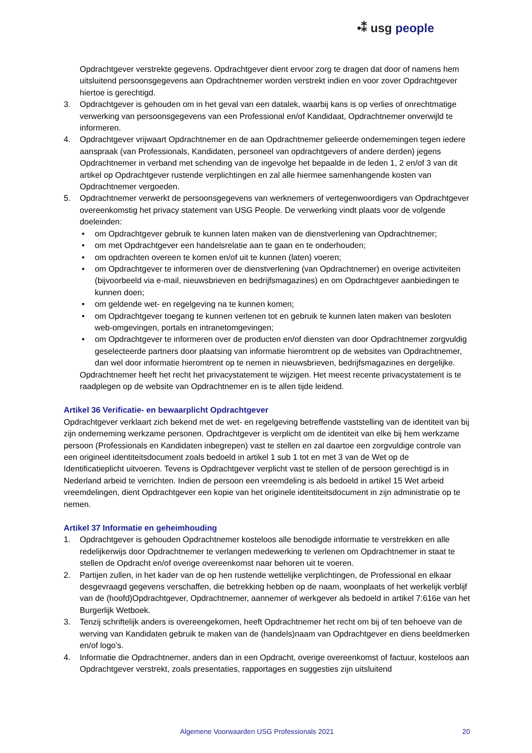•⁑ usg people
Opdrachtgever verstrekte gegevens. Opdrachtgever dient ervoor zorg te dragen dat door of namens hem uitsluitend persoonsgegevens aan Opdrachtnemer worden verstrekt indien en voor zover Opdrachtgever hiertoe is gerechtigd.
3. Opdrachtgever is gehouden om in het geval van een datalek, waarbij kans is op verlies of onrechtmatige verwerking van persoonsgegevens van een Professional en/of Kandidaat, Opdrachtnemer onverwijld te informeren.
4. Opdrachtgever vrijwaart Opdrachtnemer en de aan Opdrachtnemer gelieerde ondernemingen tegen iedere aanspraak (van Professionals, Kandidaten, personeel van opdrachtgevers of andere derden) jegens Opdrachtnemer in verband met schending van de ingevolge het bepaalde in de leden 1, 2 en/of 3 van dit artikel op Opdrachtgever rustende verplichtingen en zal alle hiermee samenhangende kosten van Opdrachtnemer vergoeden.
5. Opdrachtnemer verwerkt de persoonsgegevens van werknemers of vertegenwoordigers van Opdrachtgever overeenkomstig het privacy statement van USG People. De verwerking vindt plaats voor de volgende doeleinden:
• om Opdrachtgever gebruik te kunnen laten maken van de dienstverlening van Opdrachtnemer;
• om met Opdrachtgever een handelsrelatie aan te gaan en te onderhouden;
• om opdrachten overeen te komen en/of uit te kunnen (laten) voeren;
• om Opdrachtgever te informeren over de dienstverlening (van Opdrachtnemer) en overige activiteiten (bijvoorbeeld via e-mail, nieuwsbrieven en bedrijfsmagazines) en om Opdrachtgever aanbiedingen te kunnen doen;
• om geldende wet- en regelgeving na te kunnen komen;
• om Opdrachtgever toegang te kunnen verlenen tot en gebruik te kunnen laten maken van besloten web-omgevingen, portals en intranetomgevingen;
• om Opdrachtgever te informeren over de producten en/of diensten van door Opdrachtnemer zorgvuldig geselecteerde partners door plaatsing van informatie hieromtrent op de websites van Opdrachtnemer, dan wel door informatie hieromtrent op te nemen in nieuwsbrieven, bedrijfsmagazines en dergelijke.
Opdrachtnemer heeft het recht het privacystatement te wijzigen. Het meest recente privacystatement is te raadplegen op de website van Opdrachtnemer en is te allen tijde leidend.
Artikel 36 Verificatie- en bewaarplicht Opdrachtgever
Opdrachtgever verklaart zich bekend met de wet- en regelgeving betreffende vaststelling van de identiteit van bij zijn onderneming werkzame personen. Opdrachtgever is verplicht om de identiteit van elke bij hem werkzame persoon (Professionals en Kandidaten inbegrepen) vast te stellen en zal daartoe een zorgvuldige controle van een origineel identiteitsdocument zoals bedoeld in artikel 1 sub 1 tot en met 3 van de Wet op de Identificatieplicht uitvoeren. Tevens is Opdrachtgever verplicht vast te stellen of de persoon gerechtigd is in Nederland arbeid te verrichten. Indien de persoon een vreemdeling is als bedoeld in artikel 15 Wet arbeid vreemdelingen, dient Opdrachtgever een kopie van het originele identiteitsdocument in zijn administratie op te nemen.
Artikel 37 Informatie en geheimhouding
1. Opdrachtgever is gehouden Opdrachtnemer kosteloos alle benodigde informatie te verstrekken en alle redelijkerwijs door Opdrachtnemer te verlangen medewerking te verlenen om Opdrachtnemer in staat te stellen de Opdracht en/of overige overeenkomst naar behoren uit te voeren.
2. Partijen zullen, in het kader van de op hen rustende wettelijke verplichtingen, de Professional en elkaar desgevraagd gegevens verschaffen, die betrekking hebben op de naam, woonplaats of het werkelijk verblijf van de (hoofd)Opdrachtgever, Opdrachtnemer, aannemer of werkgever als bedoeld in artikel 7:616e van het Burgerlijk Wetboek.
3. Tenzij schriftelijk anders is overeengekomen, heeft Opdrachtnemer het recht om bij of ten behoeve van de werving van Kandidaten gebruik te maken van de (handels)naam van Opdrachtgever en diens beeldmerken en/of logo’s.
4. Informatie die Opdrachtnemer, anders dan in een Opdracht, overige overeenkomst of factuur, kosteloos aan Opdrachtgever verstrekt, zoals presentaties, rapportages en suggesties zijn uitsluitend
Algemene Voorwaarden USG Professionals 2021 20